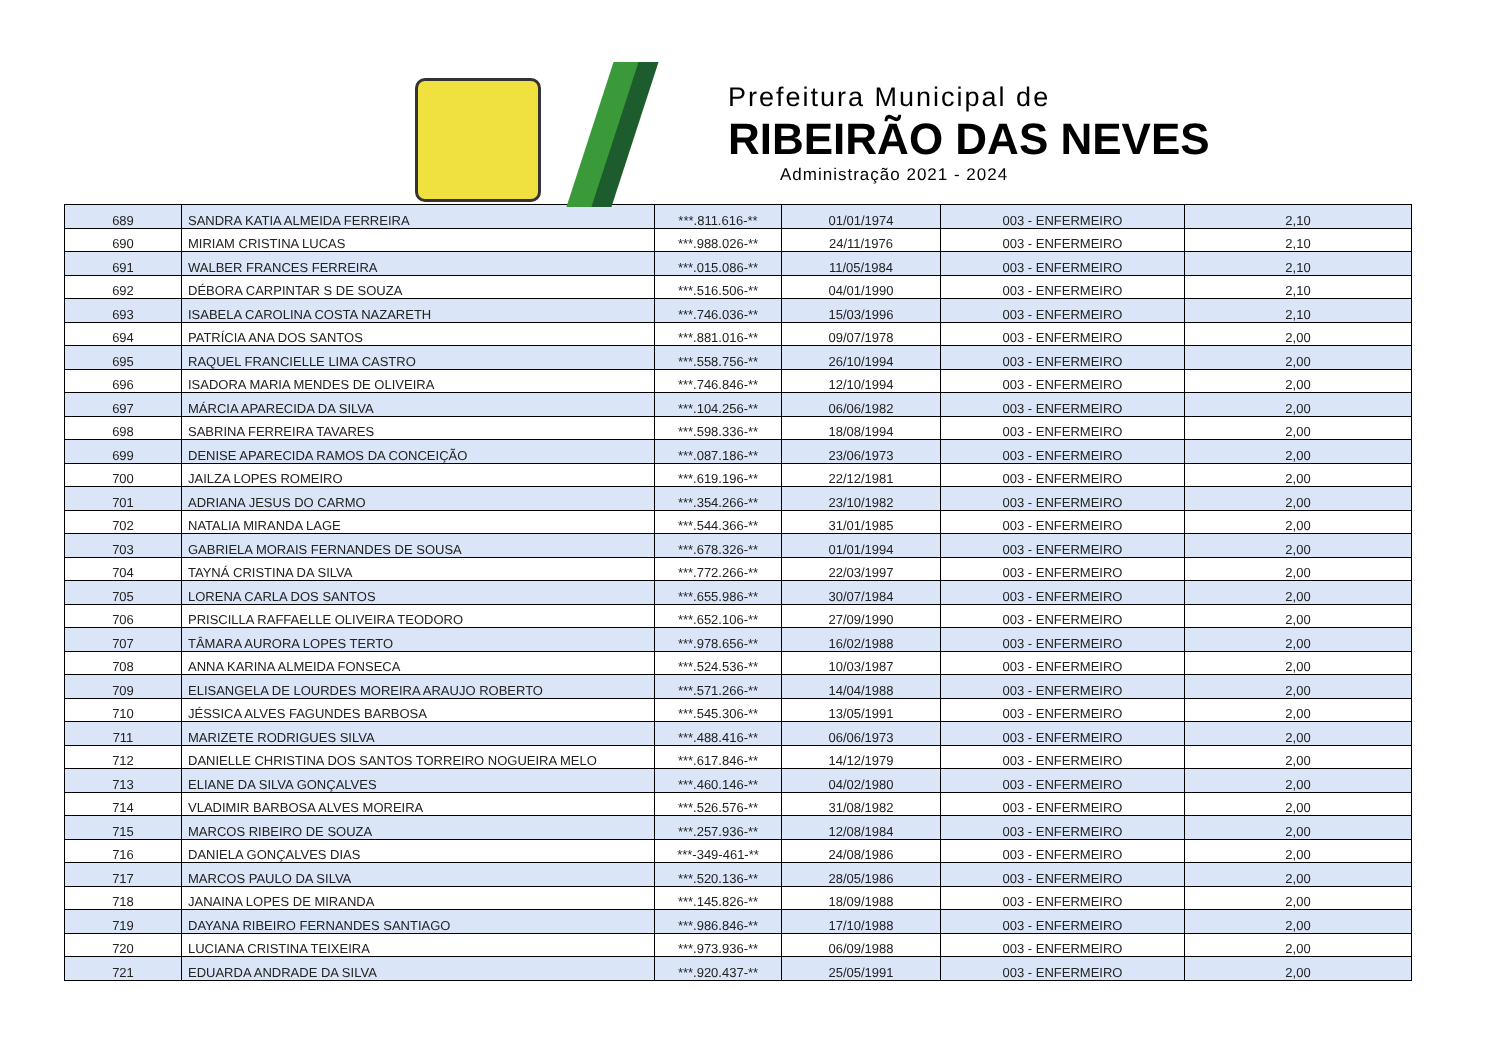Prefeitura Municipal de
RIBEIRÃO DAS NEVES
Administração 2021 - 2024
| 689 | SANDRA KATIA ALMEIDA FERREIRA | ***.811.616-** | 01/01/1974 | 003 - ENFERMEIRO | 2,10 |
| 690 | MIRIAM CRISTINA LUCAS | ***.988.026-** | 24/11/1976 | 003 - ENFERMEIRO | 2,10 |
| 691 | WALBER FRANCES FERREIRA | ***.015.086-** | 11/05/1984 | 003 - ENFERMEIRO | 2,10 |
| 692 | DÉBORA CARPINTAR S DE SOUZA | ***.516.506-** | 04/01/1990 | 003 - ENFERMEIRO | 2,10 |
| 693 | ISABELA CAROLINA COSTA NAZARETH | ***.746.036-** | 15/03/1996 | 003 - ENFERMEIRO | 2,10 |
| 694 | PATRÍCIA ANA DOS SANTOS | ***.881.016-** | 09/07/1978 | 003 - ENFERMEIRO | 2,00 |
| 695 | RAQUEL FRANCIELLE LIMA CASTRO | ***.558.756-** | 26/10/1994 | 003 - ENFERMEIRO | 2,00 |
| 696 | ISADORA MARIA MENDES DE OLIVEIRA | ***.746.846-** | 12/10/1994 | 003 - ENFERMEIRO | 2,00 |
| 697 | MÁRCIA APARECIDA DA SILVA | ***.104.256-** | 06/06/1982 | 003 - ENFERMEIRO | 2,00 |
| 698 | SABRINA FERREIRA TAVARES | ***.598.336-** | 18/08/1994 | 003 - ENFERMEIRO | 2,00 |
| 699 | DENISE APARECIDA RAMOS DA CONCEIÇÃO | ***.087.186-** | 23/06/1973 | 003 - ENFERMEIRO | 2,00 |
| 700 | JAILZA LOPES ROMEIRO | ***.619.196-** | 22/12/1981 | 003 - ENFERMEIRO | 2,00 |
| 701 | ADRIANA JESUS DO CARMO | ***.354.266-** | 23/10/1982 | 003 - ENFERMEIRO | 2,00 |
| 702 | NATALIA MIRANDA LAGE | ***.544.366-** | 31/01/1985 | 003 - ENFERMEIRO | 2,00 |
| 703 | GABRIELA MORAIS FERNANDES DE SOUSA | ***.678.326-** | 01/01/1994 | 003 - ENFERMEIRO | 2,00 |
| 704 | TAYNÁ CRISTINA DA SILVA | ***.772.266-** | 22/03/1997 | 003 - ENFERMEIRO | 2,00 |
| 705 | LORENA CARLA DOS SANTOS | ***.655.986-** | 30/07/1984 | 003 - ENFERMEIRO | 2,00 |
| 706 | PRISCILLA RAFFAELLE OLIVEIRA TEODORO | ***.652.106-** | 27/09/1990 | 003 - ENFERMEIRO | 2,00 |
| 707 | TÂMARA AURORA LOPES TERTO | ***.978.656-** | 16/02/1988 | 003 - ENFERMEIRO | 2,00 |
| 708 | ANNA KARINA ALMEIDA FONSECA | ***.524.536-** | 10/03/1987 | 003 - ENFERMEIRO | 2,00 |
| 709 | ELISANGELA DE LOURDES MOREIRA ARAUJO ROBERTO | ***.571.266-** | 14/04/1988 | 003 - ENFERMEIRO | 2,00 |
| 710 | JÉSSICA ALVES FAGUNDES BARBOSA | ***.545.306-** | 13/05/1991 | 003 - ENFERMEIRO | 2,00 |
| 711 | MARIZETE RODRIGUES SILVA | ***.488.416-** | 06/06/1973 | 003 - ENFERMEIRO | 2,00 |
| 712 | DANIELLE CHRISTINA DOS SANTOS TORREIRO NOGUEIRA MELO | ***.617.846-** | 14/12/1979 | 003 - ENFERMEIRO | 2,00 |
| 713 | ELIANE DA SILVA GONÇALVES | ***.460.146-** | 04/02/1980 | 003 - ENFERMEIRO | 2,00 |
| 714 | VLADIMIR BARBOSA ALVES MOREIRA | ***.526.576-** | 31/08/1982 | 003 - ENFERMEIRO | 2,00 |
| 715 | MARCOS RIBEIRO DE SOUZA | ***.257.936-** | 12/08/1984 | 003 - ENFERMEIRO | 2,00 |
| 716 | DANIELA GONÇALVES DIAS | ***-349-461-** | 24/08/1986 | 003 - ENFERMEIRO | 2,00 |
| 717 | MARCOS PAULO DA SILVA | ***.520.136-** | 28/05/1986 | 003 - ENFERMEIRO | 2,00 |
| 718 | JANAINA LOPES DE MIRANDA | ***.145.826-** | 18/09/1988 | 003 - ENFERMEIRO | 2,00 |
| 719 | DAYANA RIBEIRO FERNANDES SANTIAGO | ***.986.846-** | 17/10/1988 | 003 - ENFERMEIRO | 2,00 |
| 720 | LUCIANA CRISTINA TEIXEIRA | ***.973.936-** | 06/09/1988 | 003 - ENFERMEIRO | 2,00 |
| 721 | EDUARDA ANDRADE DA SILVA | ***.920.437-** | 25/05/1991 | 003 - ENFERMEIRO | 2,00 |